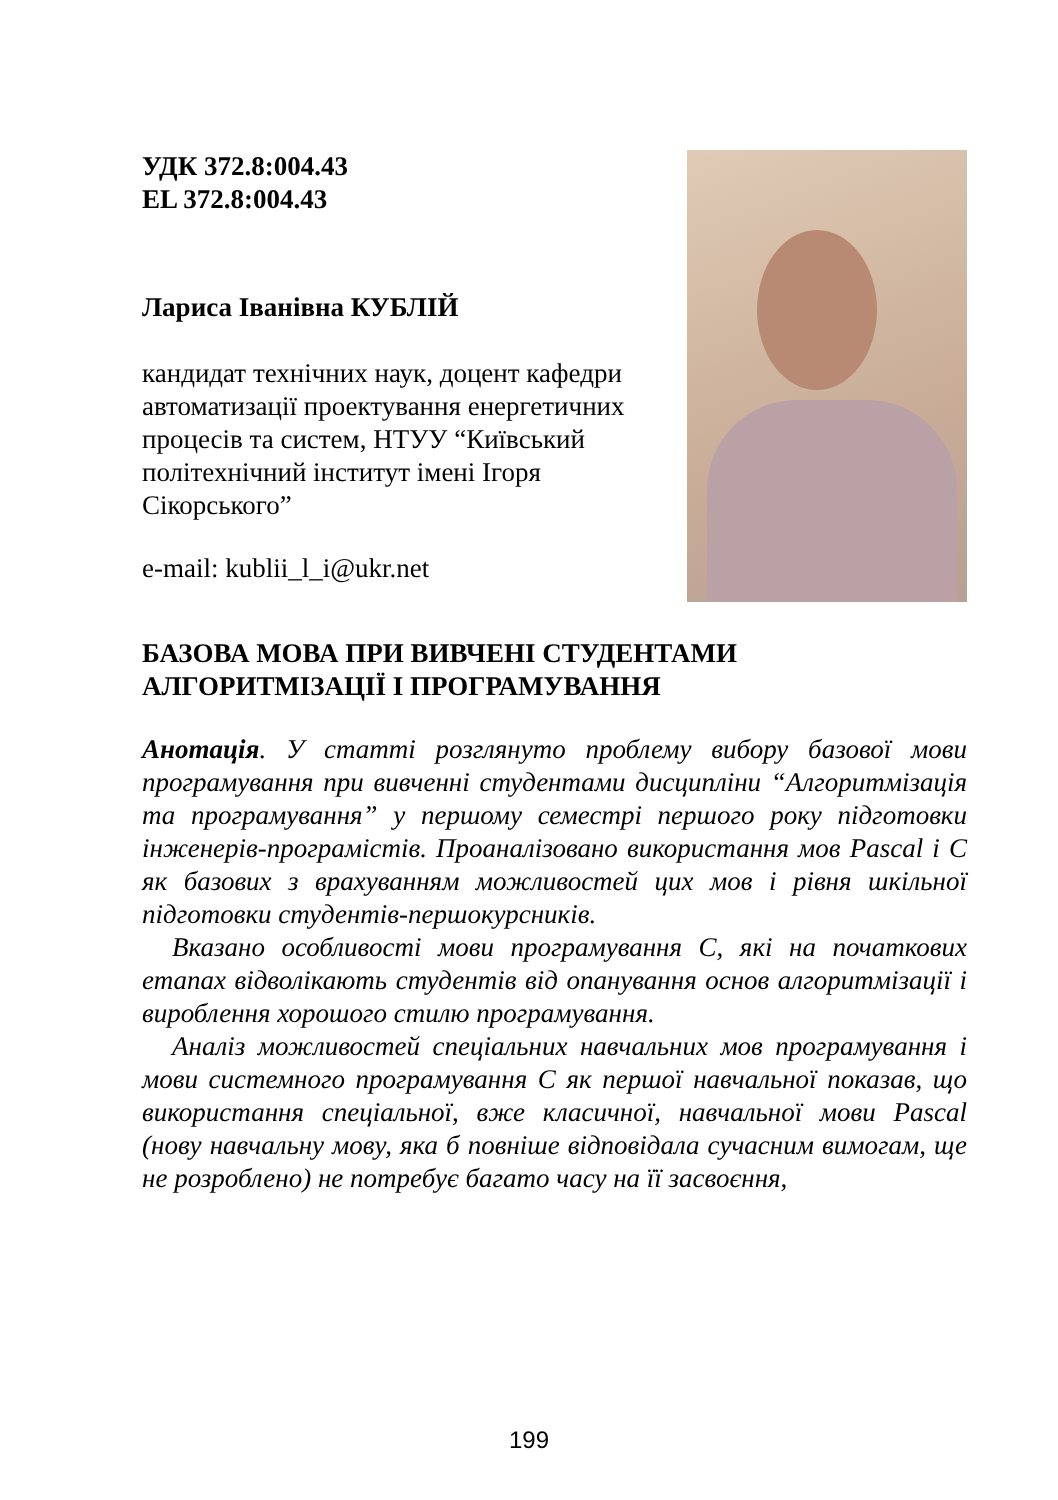УДК 372.8:004.43
EL 372.8:004.43
Лариса Іванівна КУБЛІЙ
кандидат технічних наук, доцент кафедри автоматизації проектування енергетичних процесів та систем, НТУУ “Київський політехнічний інститут імені Ігоря Сікорського”
e-mail: kublii_l_i@ukr.net
БАЗОВА МОВА ПРИ ВИВЧЕНІ СТУДЕНТАМИ АЛГОРИТМІЗАЦІЇ І ПРОГРАМУВАННЯ
Анотація. У статті розглянуто проблему вибору базової мови програмування при вивченні студентами дисципліни “Алгоритмізація та програмування” у першому семестрі першого року підготовки інженерів-програмістів. Проаналізовано використання мов Pascal і C як базових з врахуванням можливостей цих мов і рівня шкільної підготовки студентів-першокурсників.
Вказано особливості мови програмування С, які на початкових етапах відволікають студентів від опанування основ алгоритмізації і вироблення хорошого стилю програмування.
Аналіз можливостей спеціальних навчальних мов програмування і мови системного програмування С як першої навчальної показав, що використання спеціальної, вже класичної, навчальної мови Pascal (нову навчальну мову, яка б повніше відповідала сучасним вимогам, ще не розроблено) не потребує багато часу на її засвоєння,
199